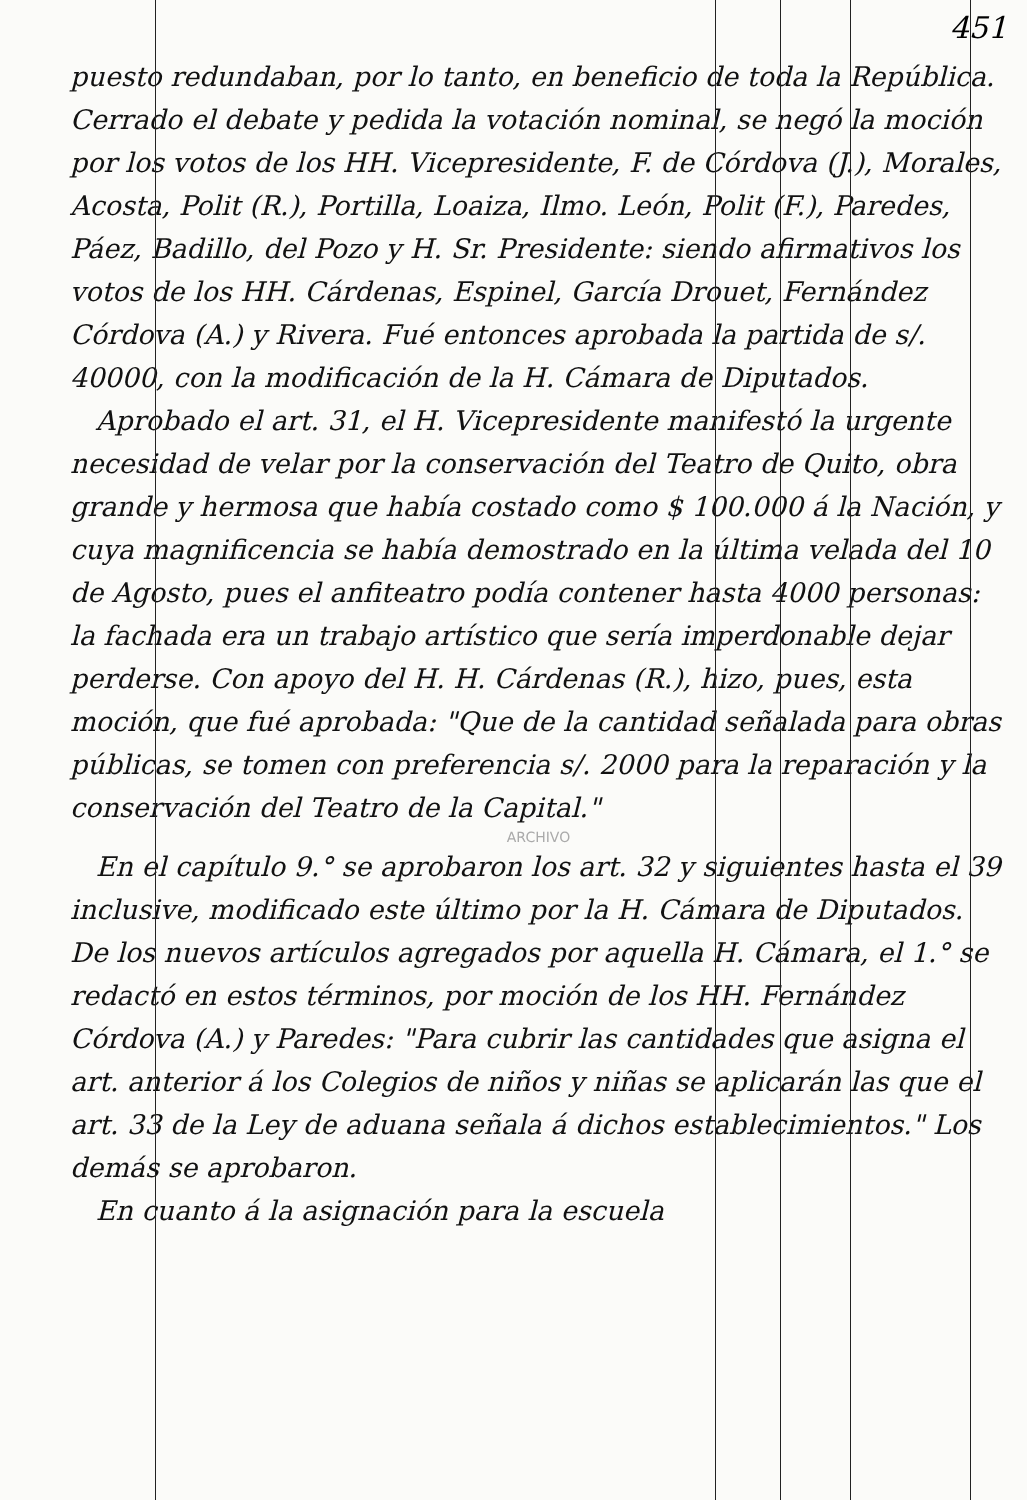451
puesto redundaban, por lo tanto, en beneficio de toda la República. Cerrado el debate y pedida la votación nominal, se negó la moción por los votos de los HH. Vicepresidente, F. de Córdova (J.), Morales, Acosta, Polit (R.), Portilla, Loaiza, Ilmo. León, Polit (F.), Paredes, Páez, Badillo, del Pozo y H. Sr. Presidente: siendo afirmativos los votos de los HH. Cárdenas, Espinel, García Drouet, Fernández Córdova (A.) y Rivera. Fué entonces aprobada la partida de s/. 40000, con la modificación de la H. Cámara de Diputados.
Aprobado el art. 31, el H. Vicepresidente manifestó la urgente necesidad de velar por la conservación del Teatro de Quito, obra grande y hermosa que había costado como $ 100.000 á la Nación, y cuya magnificencia se había demostrado en la última velada del 10 de Agosto, pues el anfiteatro podía contener hasta 4000 personas: la fachada era un trabajo artístico que sería imperdonable dejar perderse. Con apoyo del H. H. Cárdenas (R.), hizo, pues, esta moción, que fué aprobada: "Que de la cantidad señalada para obras públicas, se tomen con preferencia s/. 2000 para la reparación y la conservación del Teatro de la Capital."
ARCHIVO
En el capítulo 9.° se aprobaron los art. 32 y siguientes hasta el 39 inclusive, modificado este último por la H. Cámara de Diputados. De los nuevos artículos agregados por aquella H. Cámara, el 1.° se redactó en estos términos, por moción de los HH. Fernández Córdova (A.) y Paredes: "Para cubrir las cantidades que asigna el art. anterior á los Colegios de niños y niñas se aplicarán las que el art. 33 de la Ley de aduana señala á dichos establecimientos." Los demás se aprobaron.
En cuanto á la asignación para la escuela